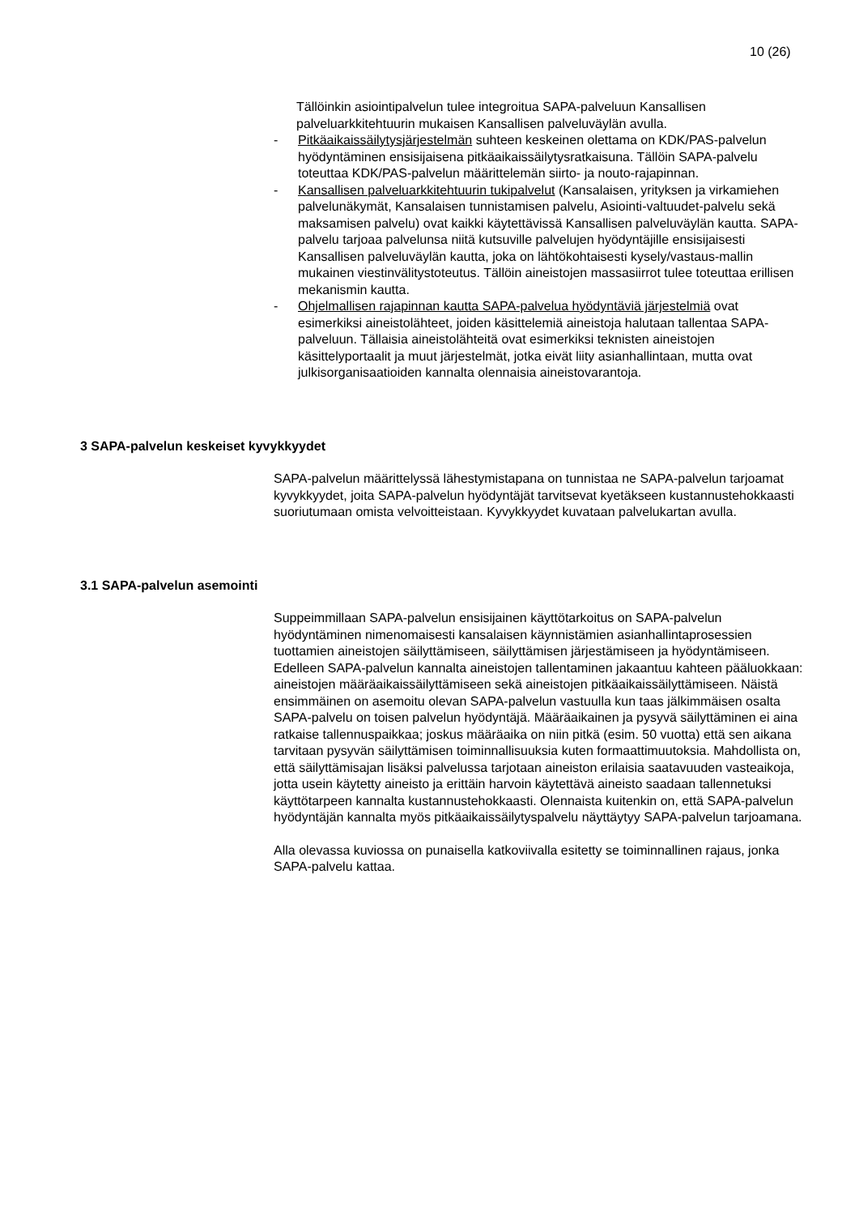10 (26)
Tällöinkin asiointipalvelun tulee integroitua SAPA-palveluun Kansallisen palveluarkkitehtuurin mukaisen Kansallisen palveluväylän avulla.
- Pitkäaikaissäilytysjärjestelmän suhteen keskeinen olettama on KDK/PAS-palvelun hyödyntäminen ensisijaisena pitkäaikaissäilytysratkaisuna. Tällöin SAPA-palvelu toteuttaa KDK/PAS-palvelun määrittelemän siirto- ja nouto-rajapinnan.
- Kansallisen palveluarkkitehtuurin tukipalvelut (Kansalaisen, yrityksen ja virkamiehen palvelunäkymät, Kansalaisen tunnistamisen palvelu, Asiointi-valtuudet-palvelu sekä maksamisen palvelu) ovat kaikki käytettävissä Kansallisen palveluväylän kautta. SAPA-palvelu tarjoaa palvelunsa niitä kutsuville palvelujen hyödyntäjille ensisijaisesti Kansallisen palveluväylän kautta, joka on lähtökohtaisesti kysely/vastaus-mallin mukainen viestinvälitystoteutus. Tällöin aineistojen massasiirrot tulee toteuttaa erillisen mekanismin kautta.
- Ohjelmallisen rajapinnan kautta SAPA-palvelua hyödyntäviä järjestelmiä ovat esimerkiksi aineistolähteet, joiden käsittelemiä aineistoja halutaan tallentaa SAPA-palveluun. Tällaisia aineistolähteitä ovat esimerkiksi teknisten aineistojen käsittelyportaalit ja muut järjestelmät, jotka eivät liity asianhallintaan, mutta ovat julkisorganisaatioiden kannalta olennaisia aineistovarantoja.
3 SAPA-palvelun keskeiset kyvykkyydet
SAPA-palvelun määrittelyssä lähestymistapana on tunnistaa ne SAPA-palvelun tarjoamat kyvykkyydet, joita SAPA-palvelun hyödyntäjät tarvitsevat kyetäkseen kustannustehokkaasti suoriutumaan omista velvoitteistaan. Kyvykkyydet kuvataan palvelukartan avulla.
3.1 SAPA-palvelun asemointi
Suppeimmillaan SAPA-palvelun ensisijainen käyttötarkoitus on SAPA-palvelun hyödyntäminen nimenomaisesti kansalaisen käynnistämien asianhallintaprosessien tuottamien aineistojen säilyttämiseen, säilyttämisen järjestämiseen ja hyödyntämiseen. Edelleen SAPA-palvelun kannalta aineistojen tallentaminen jakaantuu kahteen pääluokkaan: aineistojen määräaikaissäilyttämiseen sekä aineistojen pitkäaikaissäilyttämiseen. Näistä ensimmäinen on asemoitu olevan SAPA-palvelun vastuulla kun taas jälkimmäisen osalta SAPA-palvelu on toisen palvelun hyödyntäjä. Määräaikainen ja pysyvä säilyttäminen ei aina ratkaise tallennuspaikkaa; joskus määräaika on niin pitkä (esim. 50 vuotta) että sen aikana tarvitaan pysyvän säilyttämisen toiminnallisuuksia kuten formaattimuutoksia. Mahdollista on, että säilyttämisajan lisäksi palvelussa tarjotaan aineiston erilaisia saatavuuden vasteaikoja, jotta usein käytetty aineisto ja erittäin harvoin käytettävä aineisto saadaan tallennetuksi käyttötarpeen kannalta kustannustehokkaasti. Olennaista kuitenkin on, että SAPA-palvelun hyödyntäjän kannalta myös pitkäaikaissäilytyspalvelu näyttäytyy SAPA-palvelun tarjoamana.
Alla olevassa kuviossa on punaisella katkoviivalla esitetty se toiminnallinen rajaus, jonka SAPA-palvelu kattaa.